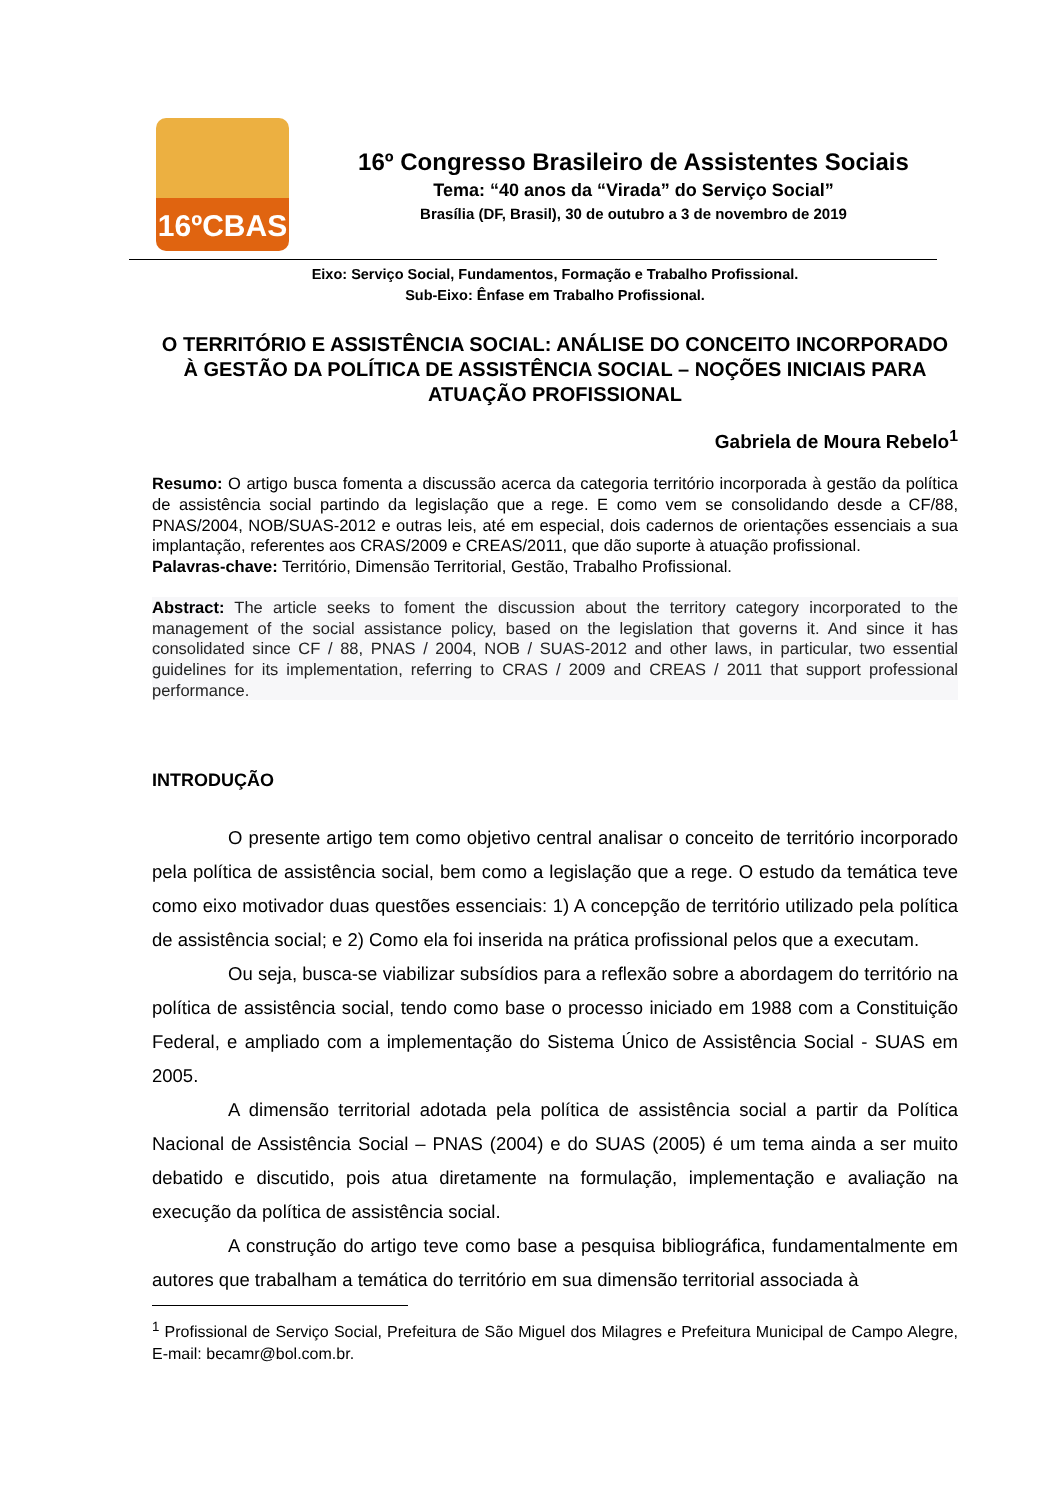16ºCBAS
16º Congresso Brasileiro de Assistentes Sociais
Tema: “40 anos da “Virada” do Serviço Social”
Brasília (DF, Brasil), 30 de outubro a 3 de novembro de 2019
Eixo: Serviço Social, Fundamentos, Formação e Trabalho Profissional.
Sub-Eixo: Ênfase em Trabalho Profissional.
O TERRITÓRIO E ASSISTÊNCIA SOCIAL: ANÁLISE DO CONCEITO INCORPORADO À GESTÃO DA POLÍTICA DE ASSISTÊNCIA SOCIAL – NOÇÕES INICIAIS PARA ATUAÇÃO PROFISSIONAL
Gabriela de Moura Rebelo<sup>1</sup>
Resumo: O artigo busca fomenta a discussão acerca da categoria território incorporada à gestão da política de assistência social partindo da legislação que a rege. E como vem se consolidando desde a CF/88, PNAS/2004, NOB/SUAS-2012 e outras leis, até em especial, dois cadernos de orientações essenciais a sua implantação, referentes aos CRAS/2009 e CREAS/2011, que dão suporte à atuação profissional.
Palavras-chave: Território, Dimensão Territorial, Gestão, Trabalho Profissional.
Abstract: The article seeks to foment the discussion about the territory category incorporated to the management of the social assistance policy, based on the legislation that governs it. And since it has consolidated since CF / 88, PNAS / 2004, NOB / SUAS-2012 and other laws, in particular, two essential guidelines for its implementation, referring to CRAS / 2009 and CREAS / 2011 that support professional performance.
INTRODUÇÃO
O presente artigo tem como objetivo central analisar o conceito de território incorporado pela política de assistência social, bem como a legislação que a rege. O estudo da temática teve como eixo motivador duas questões essenciais: 1) A concepção de território utilizado pela política de assistência social; e 2) Como ela foi inserida na prática profissional pelos que a executam.
Ou seja, busca-se viabilizar subsídios para a reflexão sobre a abordagem do território na política de assistência social, tendo como base o processo iniciado em 1988 com a Constituição Federal, e ampliado com a implementação do Sistema Único de Assistência Social - SUAS em 2005.
A dimensão territorial adotada pela política de assistência social a partir da Política Nacional de Assistência Social – PNAS (2004) e do SUAS (2005) é um tema ainda a ser muito debatido e discutido, pois atua diretamente na formulação, implementação e avaliação na execução da política de assistência social.
A construção do artigo teve como base a pesquisa bibliográfica, fundamentalmente em autores que trabalham a temática do território em sua dimensão territorial associada à
<sup>1</sup> Profissional de Serviço Social, Prefeitura de São Miguel dos Milagres e Prefeitura Municipal de Campo Alegre, E-mail: becamr@bol.com.br.